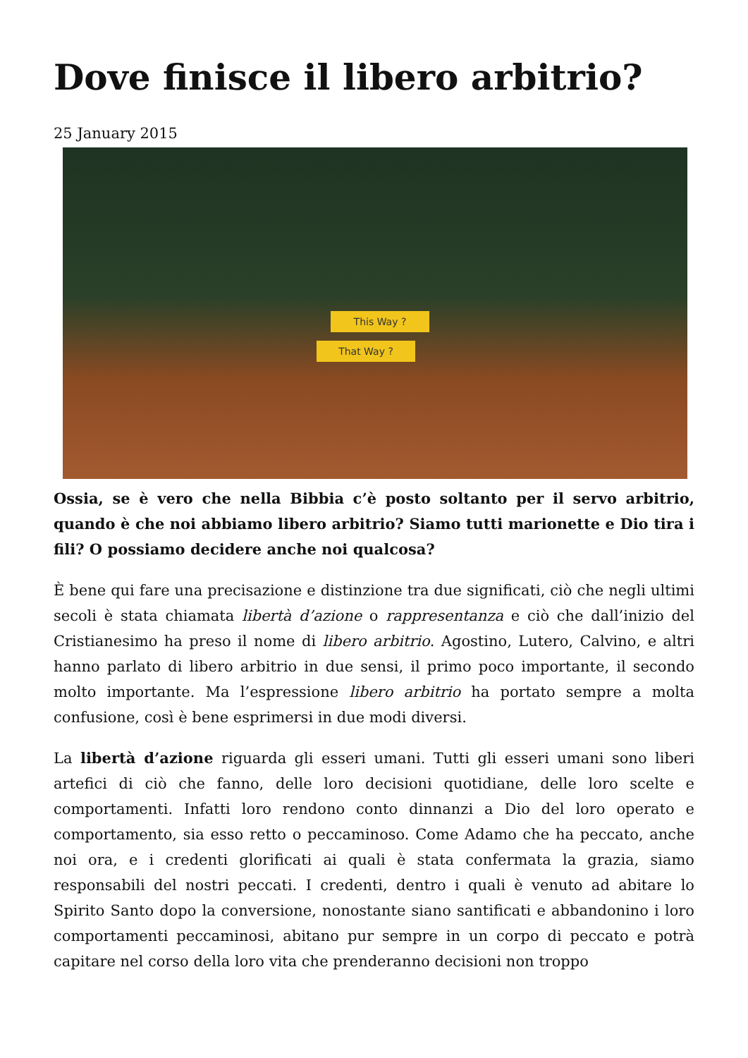Dove finisce il libero arbitrio?
25 January 2015
This Way ?
That Way ?
Ossia, se è vero che nella Bibbia c’è posto soltanto per il servo arbitrio, quando è che noi abbiamo libero arbitrio? Siamo tutti marionette e Dio tira i fili? O possiamo decidere anche noi qualcosa?
È bene qui fare una precisazione e distinzione tra due significati, ciò che negli ultimi secoli è stata chiamata libertà d’azione o rappresentanza e ciò che dall’inizio del Cristianesimo ha preso il nome di libero arbitrio. Agostino, Lutero, Calvino, e altri hanno parlato di libero arbitrio in due sensi, il primo poco importante, il secondo molto importante. Ma l’espressione libero arbitrio ha portato sempre a molta confusione, così è bene esprimersi in due modi diversi.
La libertà d’azione riguarda gli esseri umani. Tutti gli esseri umani sono liberi artefici di ciò che fanno, delle loro decisioni quotidiane, delle loro scelte e comportamenti. Infatti loro rendono conto dinnanzi a Dio del loro operato e comportamento, sia esso retto o peccaminoso. Come Adamo che ha peccato, anche noi ora, e i credenti glorificati ai quali è stata confermata la grazia, siamo responsabili del nostri peccati. I credenti, dentro i quali è venuto ad abitare lo Spirito Santo dopo la conversione, nonostante siano santificati e abbandonino i loro comportamenti peccaminosi, abitano pur sempre in un corpo di peccato e potrà capitare nel corso della loro vita che prenderanno decisioni non troppo